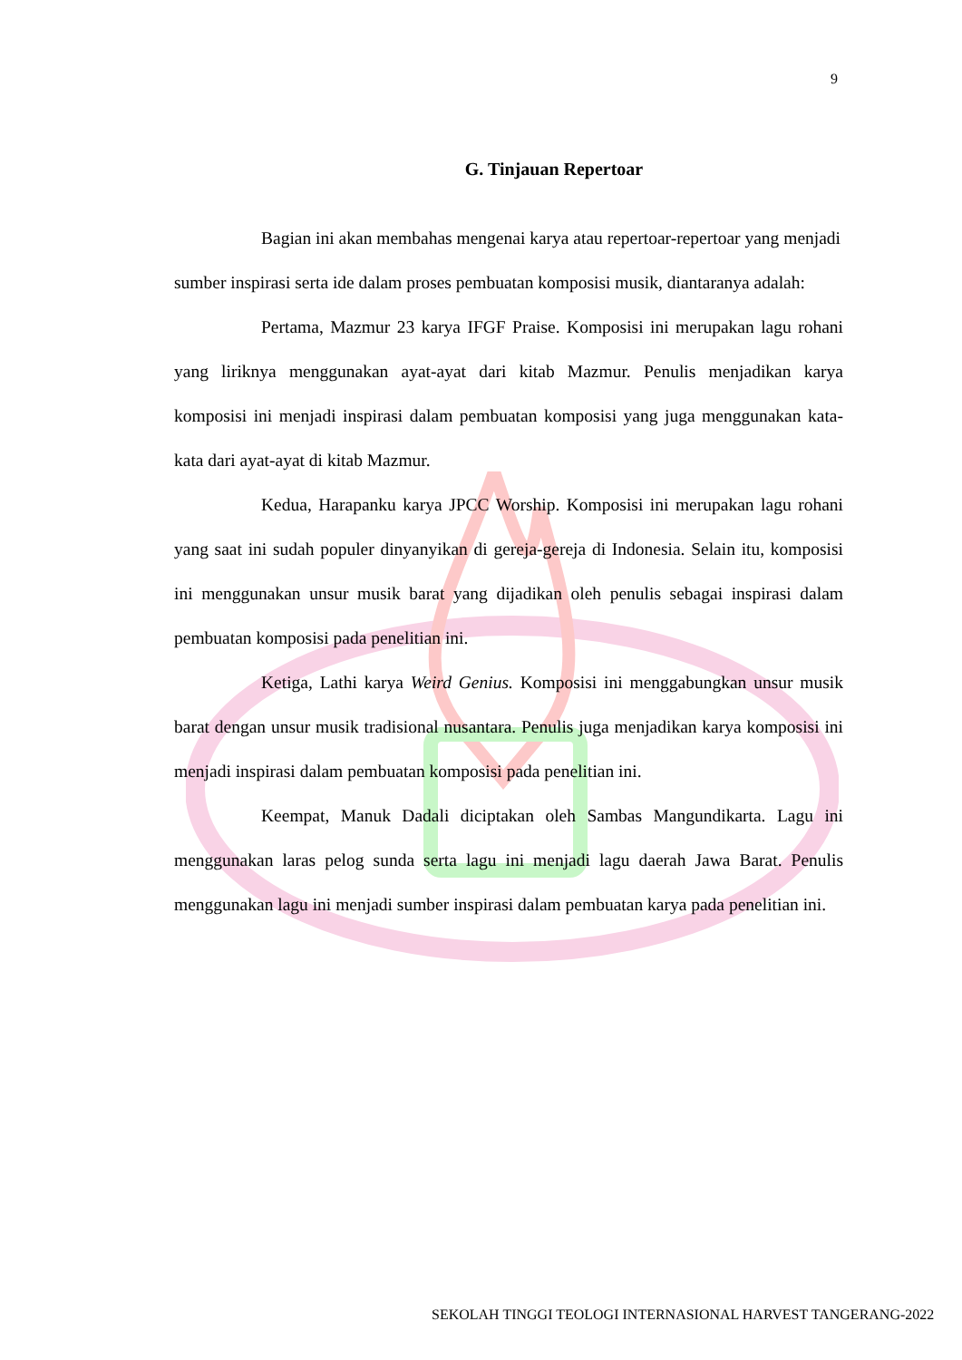9
G. Tinjauan Repertoar
Bagian ini akan membahas mengenai karya atau repertoar-repertoar yang menjadi
sumber inspirasi serta ide dalam proses pembuatan komposisi musik, diantaranya adalah:
Pertama, Mazmur 23 karya IFGF Praise. Komposisi ini merupakan lagu rohani yang liriknya menggunakan ayat-ayat dari kitab Mazmur. Penulis menjadikan karya komposisi ini menjadi inspirasi dalam pembuatan komposisi yang juga menggunakan kata-kata dari ayat-ayat di kitab Mazmur.
Kedua, Harapanku karya JPCC Worship. Komposisi ini merupakan lagu rohani yang saat ini sudah populer dinyanyikan di gereja-gereja di Indonesia. Selain itu, komposisi ini menggunakan unsur musik barat yang dijadikan oleh penulis sebagai inspirasi dalam pembuatan komposisi pada penelitian ini.
Ketiga, Lathi karya Weird Genius. Komposisi ini menggabungkan unsur musik barat dengan unsur musik tradisional nusantara. Penulis juga menjadikan karya komposisi ini menjadi inspirasi dalam pembuatan komposisi pada penelitian ini.
Keempat, Manuk Dadali diciptakan oleh Sambas Mangundikarta. Lagu ini menggunakan laras pelog sunda serta lagu ini menjadi lagu daerah Jawa Barat. Penulis menggunakan lagu ini menjadi sumber inspirasi dalam pembuatan karya pada penelitian ini.
SEKOLAH TINGGI TEOLOGI INTERNASIONAL HARVEST TANGERANG-2022